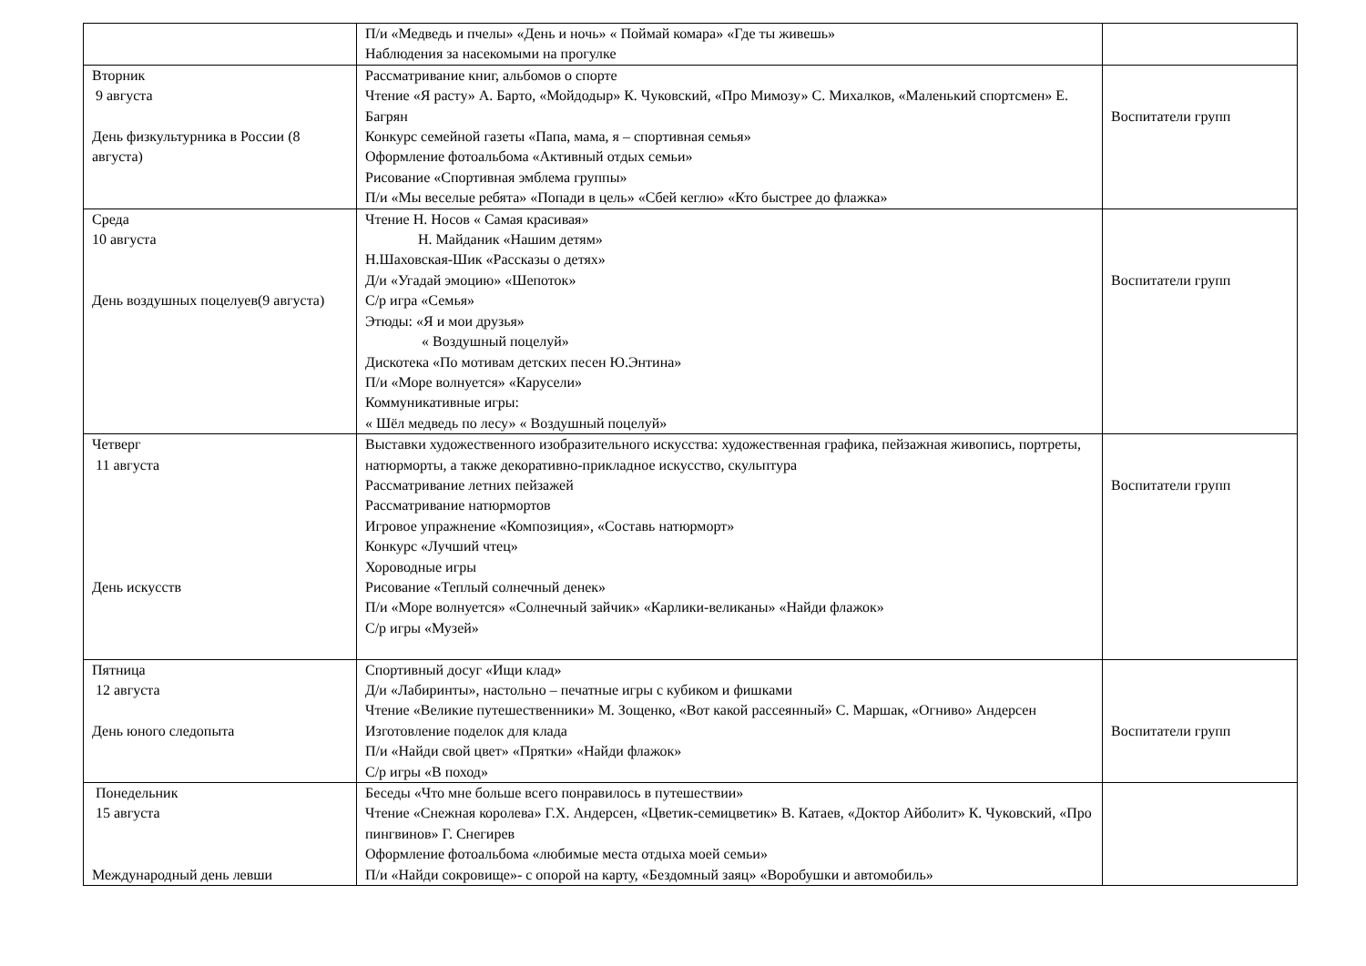| | П/и «Медведь и пчелы» «День и ночь» « Поймай комара» «Где ты живешь» Наблюдения за насекомыми на прогулке | |
| Вторник 9 августа День физкультурника в России (8 августа) | Рассматривание книг, альбомов о спорте Чтение «Я расту» А. Барто, «Мойдодыр» К. Чуковский, «Про Мимозу» С. Михалков, «Маленький спортсмен» Е. Багрян Конкурс семейной газеты «Папа, мама, я – спортивная семья» Оформление фотоальбома «Активный отдых семьи» Рисование «Спортивная эмблема группы» П/и «Мы веселые ребята» «Попади в цель» «Сбей кеглю» «Кто быстрее до флажка» | Воспитатели групп |
| Среда 10 августа День воздушных поцелуев(9 августа) | Чтение Н. Носов « Самая красивая» Н. Майданик «Нашим детям» Н.Шаховская-Шик «Рассказы о детях» Д/и «Угадай эмоцию» «Шепоток» С/р игра «Семья» Этюды: «Я и мои друзья» « Воздушный поцелуй» Дискотека «По мотивам детских песен Ю.Энтина» П/и «Море волнуется» «Карусели» Коммуникативные игры: « Шёл медведь по лесу» « Воздушный поцелуй» | Воспитатели групп |
| Четверг 11 августа День искусств | Выставки художественного изобразительного искусства: художественная графика, пейзажная живопись, портреты, натюрморты, а также декоративно-прикладное искусство, скульптура Рассматривание летних пейзажей Рассматривание натюрмортов Игровое упражнение «Композиция», «Составь натюрморт» Конкурс «Лучший чтец» Хороводные игры Рисование «Теплый солнечный денек» П/и «Море волнуется» «Солнечный зайчик» «Карлики-великаны» «Найди флажок» С/р игры «Музей» | Воспитатели групп |
| Пятница 12 августа День юного следопыта | Спортивный досуг «Ищи клад» Д/и «Лабиринты», настольно – печатные игры с кубиком и фишками Чтение «Великие путешественники» М. Зощенко, «Вот какой рассеянный» С. Маршак, «Огниво» Андерсен Изготовление поделок для клада П/и «Найди свой цвет» «Прятки» «Найди флажок» С/р игры «В поход» | Воспитатели групп |
| Понедельник 15 августа Международный день левши | Беседы «Что мне больше всего понравилось в путешествии» Чтение «Снежная королева» Г.Х. Андерсен, «Цветик-семицветик» В. Катаев, «Доктор Айболит» К. Чуковский, «Про пингвинов» Г. Снегирев Оформление фотоальбома «любимые места отдыха моей семьи» П/и «Найди сокровище»- с опорой на карту, «Бездомный заяц» «Воробушки и автомобиль» | |